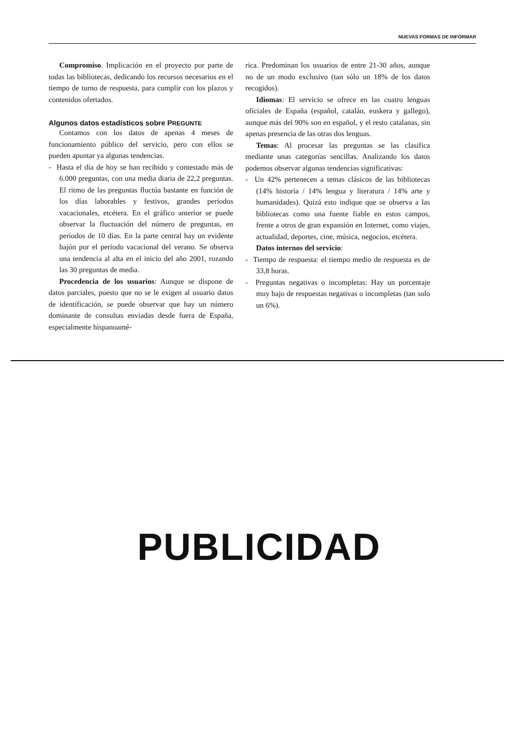NUEVAS FORMAS DE INFORMAR
Compromiso. Implicación en el proyecto por parte de todas las bibliotecas, dedicando los recursos necesarios en el tiempo de turno de respuesta, para cumplir con los plazos y contenidos ofertados.
Algunos datos estadísticos sobre PREGUNTE
Contamos con los datos de apenas 4 meses de funcionamiento público del servicio, pero con ellos se pueden apuntar ya algunas tendencias.
- Hasta el día de hoy se han recibido y contestado más de 6.000 preguntas, con una media diaria de 22,2 preguntas. El ritmo de las preguntas fluctúa bastante en función de los días laborables y festivos, grandes períodos vacacionales, etcétera. En el gráfico anterior se puede observar la fluctuación del número de preguntas, en períodos de 10 días. En la parte central hay un evidente bajón por el período vacacional del verano. Se observa una tendencia al alta en el inicio del año 2001, rozando las 30 preguntas de media.
Procedencia de los usuarios: Aunque se dispone de datos parciales, puesto que no se le exigen al usuario datos de identificación, se puede observar que hay un número dominante de consultas enviadas desde fuera de España, especialmente hispanoamé-
rica. Predominan los usuarios de entre 21-30 años, aunque no de un modo exclusivo (tan sólo un 18% de los datos recogidos).
Idiomas: El servicio se ofrece en las cuatro lenguas oficiales de España (español, catalán, euskera y gallego), aunque más del 90% son en español, y el resto catalanas, sin apenas presencia de las otras dos lenguas.
Temas: Al procesar las preguntas se las clasifica mediante unas categorías sencillas. Analizando los datos podemos observar algunas tendencias significativas:
- Un 42% pertenecen a temas clásicos de las bibliotecas (14% historia / 14% lengua y literatura / 14% arte y humanidades). Quizá esto indique que se observa a las bibliotecas como una fuente fiable en estos campos, frente a otros de gran expansión en Internet, como viajes, actualidad, deportes, cine, música, negocios, etcétera.
Datos internos del servicio:
- Tiempo de respuesta: el tiempo medio de respuesta es de 33,8 horas.
- Preguntas negativas o incompletas: Hay un porcentaje muy bajo de respuestas negativas o incompletas (tan solo un 6%).
PUBLICIDAD